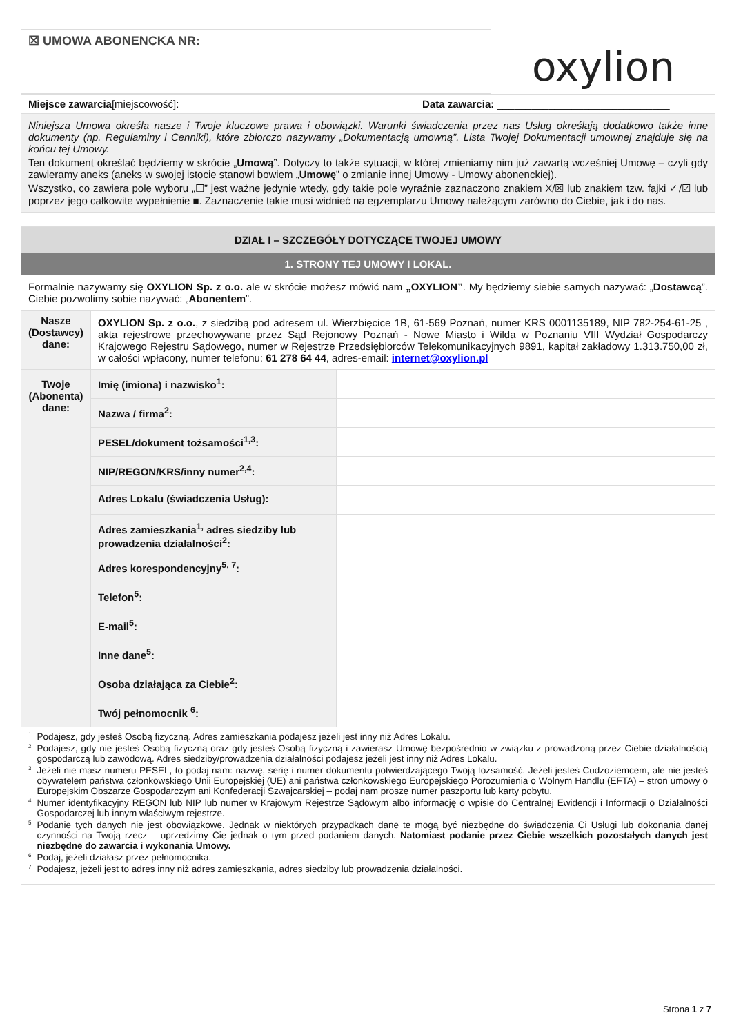| ☒ UMOWA ABONENCKA NR: | oxylion |
| Miejsce zawarcia [miejscowość]: | Data zawarcia: ______________________________ |
| Niniejsza Umowa określa nasze i Twoje kluczowe prawa i obowiązki. Warunki świadczenia przez nas Usług określają dodatkowo także inne dokumenty (np. Regulaminy i Cenniki), które zbiorczo nazywamy „Dokumentacją umowną”. Lista Twojej Dokumentacji umownej znajduje się na końcu tej Umowy. Ten dokument określać będziemy w skrócie „ Umową ”. Dotyczy to także sytuacji, w której zmieniamy nim już zawartą wcześniej Umowę – czyli gdy zawieramy aneks (aneks w swojej istocie stanowi bowiem „ Umowę ” o zmianie innej Umowy - Umowy abonenckiej). Wszystko, co zawiera pole wyboru „☐” jest ważne jedynie wtedy, gdy takie pole wyraźnie zaznaczono znakiem X/☒ lub znakiem tzw. fajki ✓/☑ lub poprzez jego całkowite wypełnienie ■. Zaznaczenie takie musi widnieć na egzemplarzu Umowy należącym zarówno do Ciebie, jak i do nas. | |
| DZIAŁ I – SZCZEGÓŁY DOTYCZĄCE TWOJEJ UMOWY | |
| 1. STRONY TEJ UMOWY I LOKAL. | |
| Formalnie nazywamy się OXYLION Sp. z o.o. ale w skrócie możesz mówić nam „OXYLION” . My będziemy siebie samych nazywać: „ Dostawcą ”. Ciebie pozwolimy sobie nazywać: „ Abonentem ”. | |
| Nasze (Dostawcy) dane: | OXYLION Sp. z o.o. , z siedzibą pod adresem ul. Wierzbięcice 1B, 61-569 Poznań, numer KRS 0001135189, NIP 782-254-61-25 , akta rejestrowe przechowywane przez Sąd Rejonowy Poznań - Nowe Miasto i Wilda w Poznaniu VIII Wydział Gospodarczy Krajowego Rejestru Sądowego, numer w Rejestrze Przedsiębiorców Telekomunikacyjnych 9891, kapitał zakładowy 1.313.750,00 zł, w całości wpłacony, numer telefonu: 61 278 64 44 , adres-email: internet@oxylion.pl | |
| Twoje (Abonenta) dane: | Imię (imiona) i nazwisko<sup>1</sup>: | |
| | Nazwa / firma<sup>2</sup>: | |
| | PESEL/dokument tożsamości<sup>1,3</sup>: | |
| | NIP/REGON/KRS/inny numer<sup>2,4</sup>: | |
| | Adres Lokalu (świadczenia Usług): | |
| | Adres zamieszkania<sup>1,</sup> adres siedziby lub prowadzenia działalności<sup>2</sup>: | |
| | Adres korespondencyjny<sup>5, 7</sup>: | |
| | Telefon<sup>5</sup>: | |
| | E-mail<sup>5</sup>: | |
| | Inne dane<sup>5</sup>: | |
| | Osoba działająca za Ciebie<sup>2</sup>: | |
| | Twój pełnomocnik <sup>6</sup>: | |
| <sup>1</sup> Podajesz, gdy jesteś Osobą fizyczną. Adres zamieszkania podajesz jeżeli jest inny niż Adres Lokalu. <sup>2</sup> Podajesz, gdy nie jesteś Osobą fizyczną oraz gdy jesteś Osobą fizyczną i zawierasz Umowę bezpośrednio w związku z prowadzoną przez Ciebie działalnością gospodarczą lub zawodową. Adres siedziby/prowadzenia działalności podajesz jeżeli jest inny niż Adres Lokalu. <sup>3</sup> Jeżeli nie masz numeru PESEL, to podaj nam: nazwę, serię i numer dokumentu potwierdzającego Twoją tożsamość. Jeżeli jesteś Cudzoziemcem, ale nie jesteś obywatelem państwa członkowskiego Unii Europejskiej (UE) ani państwa członkowskiego Europejskiego Porozumienia o Wolnym Handlu (EFTA) – stron umowy o Europejskim Obszarze Gospodarczym ani Konfederacji Szwajcarskiej – podaj nam proszę numer paszportu lub karty pobytu. <sup>4</sup> Numer identyfikacyjny REGON lub NIP lub numer w Krajowym Rejestrze Sądowym albo informację o wpisie do Centralnej Ewidencji i Informacji o Działalności Gospodarczej lub innym właściwym rejestrze. <sup>5</sup> Podanie tych danych nie jest obowiązkowe. Jednak w niektórych przypadkach dane te mogą być niezbędne do świadczenia Ci Usługi lub dokonania danej czynności na Twoją rzecz – uprzedzimy Cię jednak o tym przed podaniem danych. Natomiast podanie przez Ciebie wszelkich pozostałych danych jest niezbędne do zawarcia i wykonania Umowy. <sup>6</sup> Podaj, jeżeli działasz przez pełnomocnika. <sup>7</sup> Podajesz, jeżeli jest to adres inny niż adres zamieszkania, adres siedziby lub prowadzenia działalności. | | |
Strona 1 z 7